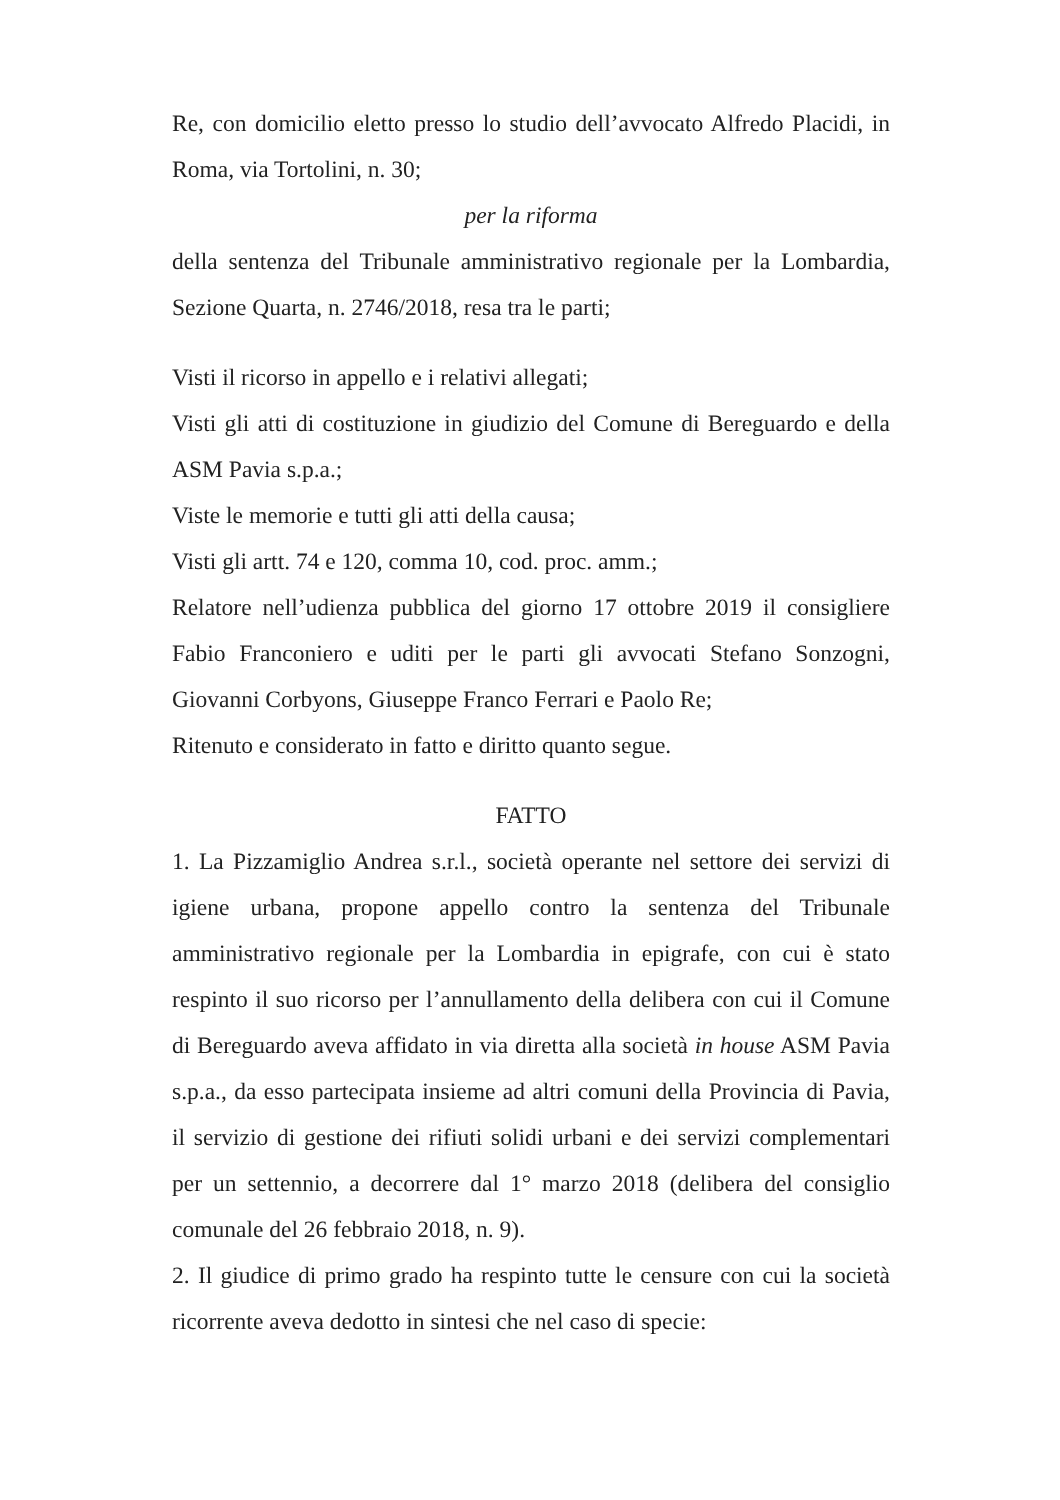Re, con domicilio eletto presso lo studio dell’avvocato Alfredo Placidi, in Roma, via Tortolini, n. 30;
per la riforma
della sentenza del Tribunale amministrativo regionale per la Lombardia, Sezione Quarta, n. 2746/2018, resa tra le parti;
Visti il ricorso in appello e i relativi allegati;
Visti gli atti di costituzione in giudizio del Comune di Bereguardo e della ASM Pavia s.p.a.;
Viste le memorie e tutti gli atti della causa;
Visti gli artt. 74 e 120, comma 10, cod. proc. amm.;
Relatore nell’udienza pubblica del giorno 17 ottobre 2019 il consigliere Fabio Franconiero e uditi per le parti gli avvocati Stefano Sonzogni, Giovanni Corbyons, Giuseppe Franco Ferrari e Paolo Re;
Ritenuto e considerato in fatto e diritto quanto segue.
FATTO
1. La Pizzamiglio Andrea s.r.l., società operante nel settore dei servizi di igiene urbana, propone appello contro la sentenza del Tribunale amministrativo regionale per la Lombardia in epigrafe, con cui è stato respinto il suo ricorso per l’annullamento della delibera con cui il Comune di Bereguardo aveva affidato in via diretta alla società in house ASM Pavia s.p.a., da esso partecipata insieme ad altri comuni della Provincia di Pavia, il servizio di gestione dei rifiuti solidi urbani e dei servizi complementari per un settennio, a decorrere dal 1° marzo 2018 (delibera del consiglio comunale del 26 febbraio 2018, n. 9).
2. Il giudice di primo grado ha respinto tutte le censure con cui la società ricorrente aveva dedotto in sintesi che nel caso di specie: